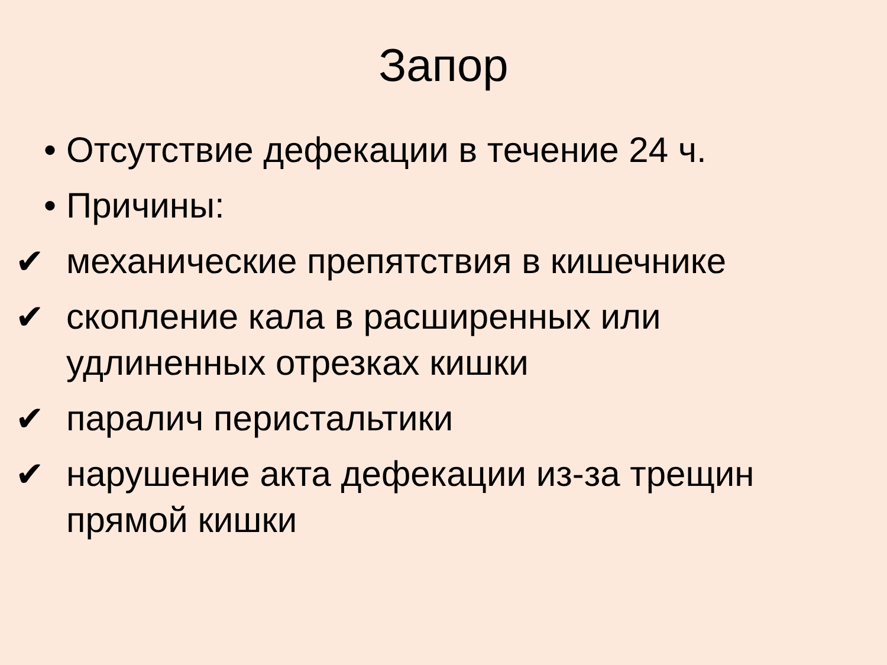Запор
• Отсутствие дефекации в течение 24 ч.
• Причины:
✔ механические препятствия в кишечнике
✔ скопление кала в расширенных или удлиненных отрезках кишки
✔ паралич перистальтики
✔ нарушение акта дефекации из-за трещин прямой кишки